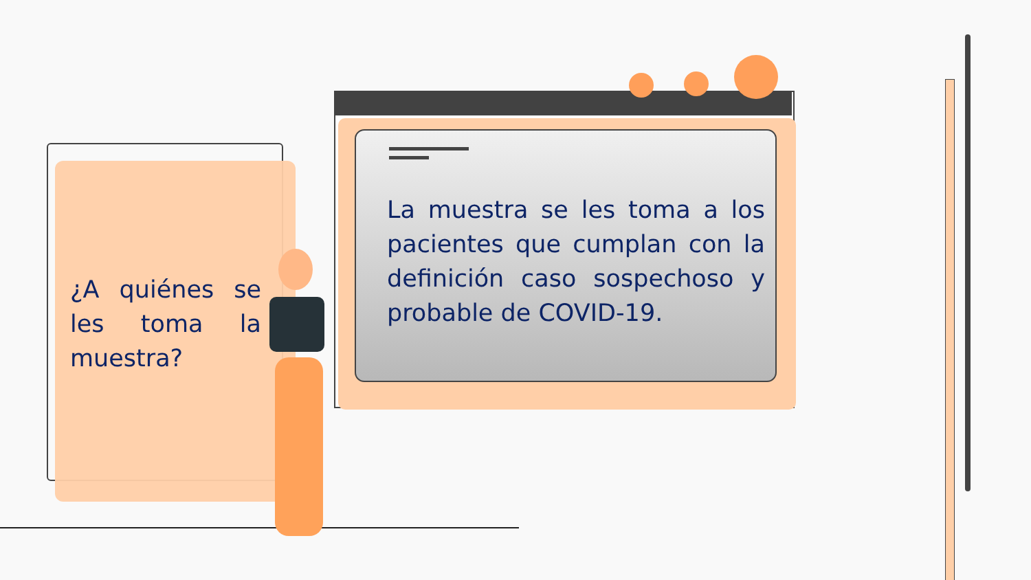¿A quiénes se les toma la muestra?
La muestra se les toma a los pacientes que cumplan con la definición caso sospechoso y probable de COVID-19.